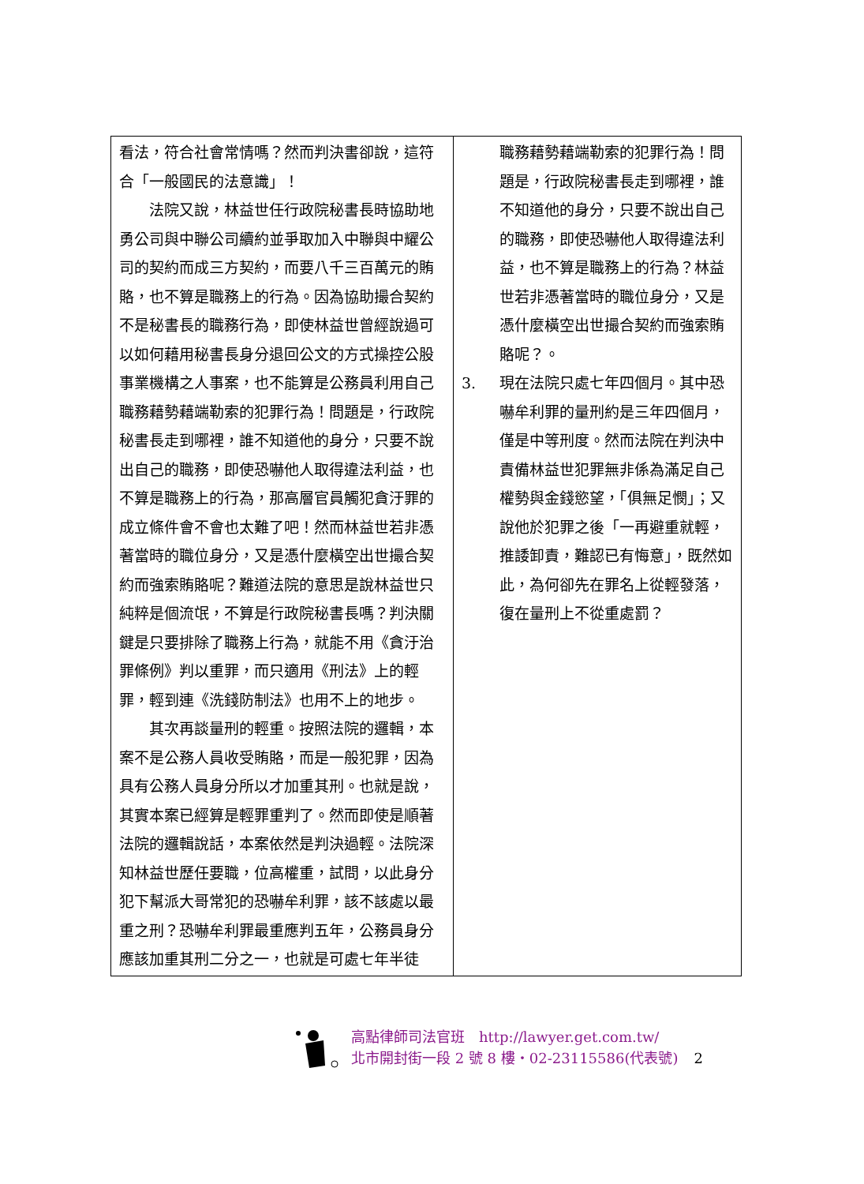| 看法，符合社會常情嗎？然而判決書卻說，這符合「一般國民的法意識」！ 法院又說，林益世任行政院秘書長時協助地勇公司與中聯公司續約並爭取加入中聯與中耀公司的契約而成三方契約，而要八千三百萬元的賄賂，也不算是職務上的行為。因為協助撮合契約不是秘書長的職務行為，即使林益世曾經說過可以如何藉用秘書長身分退回公文的方式操控公股事業機構之人事案，也不能算是公務員利用自己職務藉勢藉端勒索的犯罪行為！問題是，行政院秘書長走到哪裡，誰不知道他的身分，只要不說出自己的職務，即使恐嚇他人取得違法利益，也不算是職務上的行為，那高層官員觸犯貪汙罪的成立條件會不會也太難了吧！然而林益世若非憑著當時的職位身分，又是憑什麼橫空出世撮合契約而強索賄賂呢？難道法院的意思是說林益世只純粹是個流氓，不算是行政院秘書長嗎？判決關鍵是只要排除了職務上行為，就能不用《貪汙治罪條例》判以重罪，而只適用《刑法》上的輕罪，輕到連《洗錢防制法》也用不上的地步。 其次再談量刑的輕重。按照法院的邏輯，本案不是公務人員收受賄賂，而是一般犯罪，因為具有公務人員身分所以才加重其刑。也就是說，其實本案已經算是輕罪重判了。然而即使是順著法院的邏輯說話，本案依然是判決過輕。法院深知林益世歷任要職，位高權重，試問，以此身分犯下幫派大哥常犯的恐嚇牟利罪，該不該處以最重之刑？恐嚇牟利罪最重應判五年，公務員身分應該加重其刑二分之一，也就是可處七年半徒 | 職務藉勢藉端勒索的犯罪行為！問題是，行政院秘書長走到哪裡，誰不知道他的身分，只要不說出自己的職務，即使恐嚇他人取得違法利益，也不算是職務上的行為？林益世若非憑著當時的職位身分，又是憑什麼橫空出世撮合契約而強索賄賂呢？。 3. 現在法院只處七年四個月。其中恐嚇牟利罪的量刑約是三年四個月，僅是中等刑度。然而法院在判決中責備林益世犯罪無非係為滿足自己權勢與金錢慾望，「俱無足憫」；又說他於犯罪之後「一再避重就輕，推諉卸責，難認已有悔意」，既然如此，為何卻先在罪名上從輕發落，復在量刑上不從重處罰？ |
高點律師司法官班　http://lawyer.get.com.tw/
北市開封街一段 2 號 8 樓・02-23115586(代表號) 2